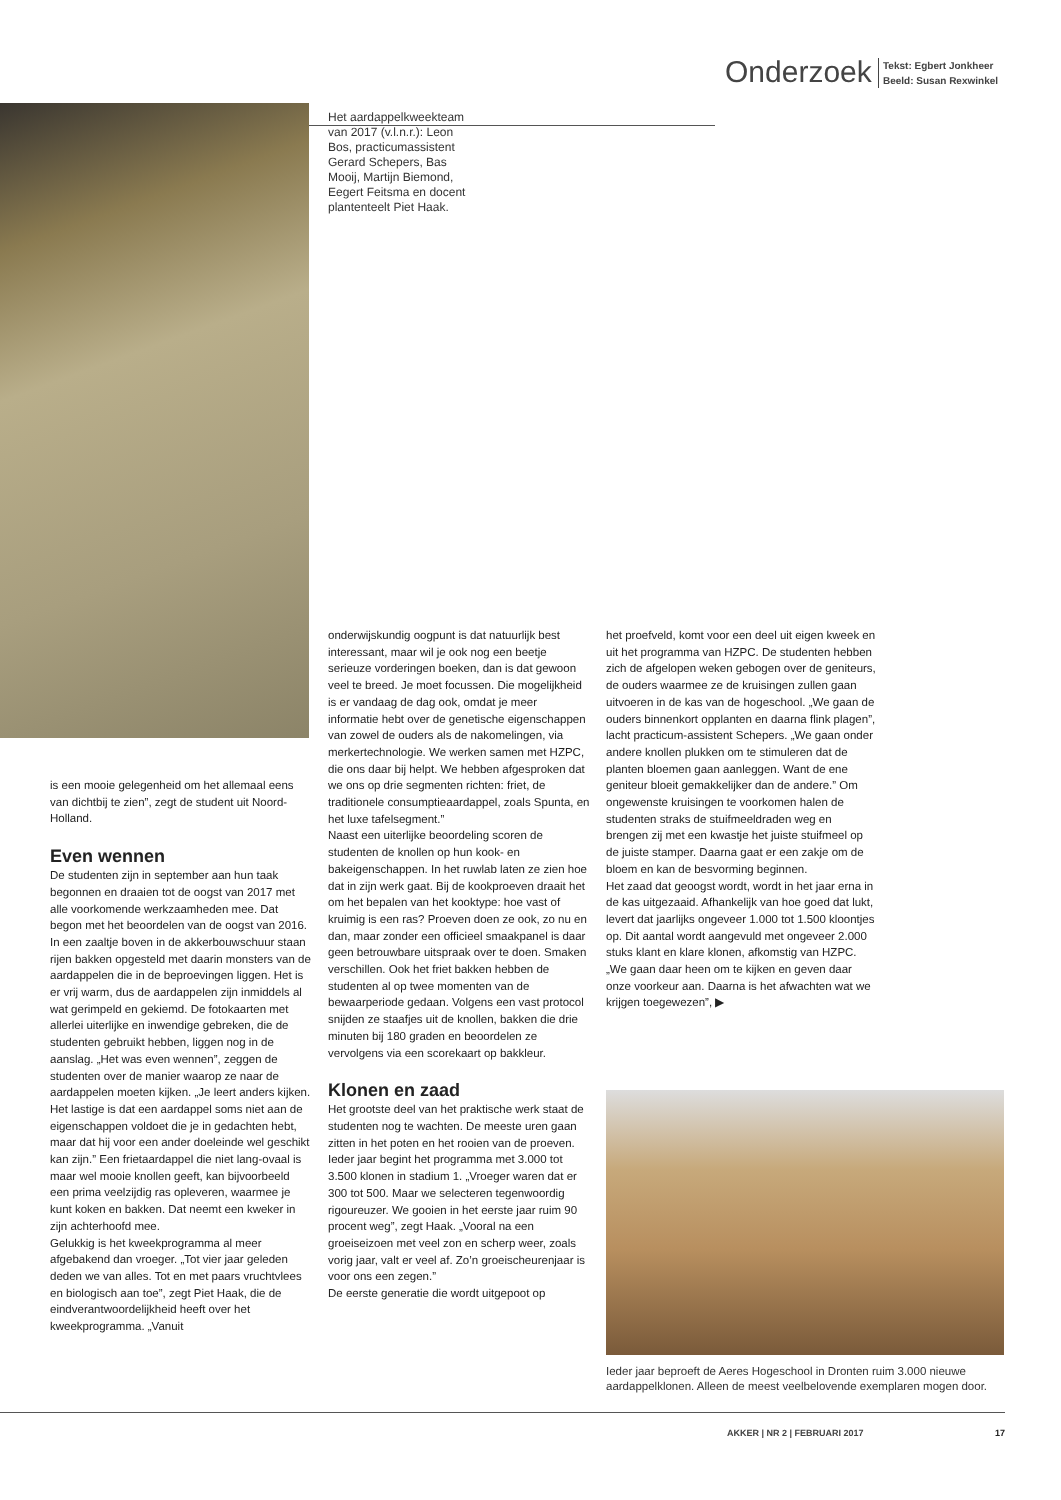Onderzoek
Tekst: Egbert Jonkheer
Beeld: Susan Rexwinkel
Het aardappelkweekteam van 2017 (v.l.n.r.): Leon Bos, practicumassistent Gerard Schepers, Bas Mooij, Martijn Biemond, Eegert Feitsma en docent plantenteelt Piet Haak.
is een mooie gelegenheid om het allemaal eens van dichtbij te zien”, zegt de student uit Noord-Holland.
Even wennen
De studenten zijn in september aan hun taak begonnen en draaien tot de oogst van 2017 met alle voorkomende werkzaamheden mee. Dat begon met het beoordelen van de oogst van 2016. In een zaaltje boven in de akkerbouwschuur staan rijen bakken opgesteld met daarin monsters van de aardappelen die in de beproevingen liggen. Het is er vrij warm, dus de aardappelen zijn inmiddels al wat gerimpeld en gekiemd. De fotokaarten met allerlei uiterlijke en inwendige gebreken, die de studenten gebruikt hebben, liggen nog in de aanslag. „Het was even wennen”, zeggen de studenten over de manier waarop ze naar de aardappelen moeten kijken. „Je leert anders kijken. Het lastige is dat een aardappel soms niet aan de eigenschappen voldoet die je in gedachten hebt, maar dat hij voor een ander doeleinde wel geschikt kan zijn.” Een frietaardappel die niet lang-ovaal is maar wel mooie knollen geeft, kan bijvoorbeeld een prima veelzijdig ras opleveren, waarmee je kunt koken en bakken. Dat neemt een kweker in zijn achterhoofd mee.
Gelukkig is het kweekprogramma al meer afgebakend dan vroeger. „Tot vier jaar geleden deden we van alles. Tot en met paars vruchtvlees en biologisch aan toe”, zegt Piet Haak, die de eindverantwoordelijkheid heeft over het kweekprogramma. „Vanuit
onderwijskundig oogpunt is dat natuurlijk best interessant, maar wil je ook nog een beetje serieuze vorderingen boeken, dan is dat gewoon veel te breed. Je moet focussen. Die mogelijkheid is er vandaag de dag ook, omdat je meer informatie hebt over de genetische eigenschappen van zowel de ouders als de nakomelingen, via merkertechnologie. We werken samen met HZPC, die ons daar bij helpt. We hebben afgesproken dat we ons op drie segmenten richten: friet, de traditionele consumptieaardappel, zoals Spunta, en het luxe tafelsegment.”
Naast een uiterlijke beoordeling scoren de studenten de knollen op hun kook- en bakeigenschappen. In het ruwlab laten ze zien hoe dat in zijn werk gaat. Bij de kookproeven draait het om het bepalen van het kooktype: hoe vast of kruimig is een ras? Proeven doen ze ook, zo nu en dan, maar zonder een officieel smaakpanel is daar geen betrouwbare uitspraak over te doen. Smaken verschillen. Ook het friet bakken hebben de studenten al op twee momenten van de bewaarperiode gedaan. Volgens een vast protocol snijden ze staafjes uit de knollen, bakken die drie minuten bij 180 graden en beoordelen ze vervolgens via een scorekaart op bakkleur.
Klonen en zaad
Het grootste deel van het praktische werk staat de studenten nog te wachten. De meeste uren gaan zitten in het poten en het rooien van de proeven. Ieder jaar begint het programma met 3.000 tot 3.500 klonen in stadium 1. „Vroeger waren dat er 300 tot 500. Maar we selecteren tegenwoordig rigoureuzer. We gooien in het eerste jaar ruim 90 procent weg”, zegt Haak. „Vooral na een groeiseizoen met veel zon en scherp weer, zoals vorig jaar, valt er veel af. Zo’n groeischeurenjaar is voor ons een zegen.”
De eerste generatie die wordt uitgepoot op
het proefveld, komt voor een deel uit eigen kweek en uit het programma van HZPC. De studenten hebben zich de afgelopen weken gebogen over de geniteurs, de ouders waarmee ze de kruisingen zullen gaan uitvoeren in de kas van de hogeschool. „We gaan de ouders binnenkort opplanten en daarna flink plagen”, lacht practicum-assistent Schepers. „We gaan onder andere knollen plukken om te stimuleren dat de planten bloemen gaan aanleggen. Want de ene geniteur bloeit gemakkelijker dan de andere.” Om ongewenste kruisingen te voorkomen halen de studenten straks de stuifmeeldraden weg en brengen zij met een kwastje het juiste stuifmeel op de juiste stamper. Daarna gaat er een zakje om de bloem en kan de besvorming beginnen.
Het zaad dat geoogst wordt, wordt in het jaar erna in de kas uitgezaaid. Afhankelijk van hoe goed dat lukt, levert dat jaarlijks ongeveer 1.000 tot 1.500 kloontjes op. Dit aantal wordt aangevuld met ongeveer 2.000 stuks klant en klare klonen, afkomstig van HZPC. „We gaan daar heen om te kijken en geven daar onze voorkeur aan. Daarna is het afwachten wat we krijgen toegewezen”, ▶
Ieder jaar beproeft de Aeres Hogeschool in Dronten ruim 3.000 nieuwe aardappelklonen. Alleen de meest veelbelovende exemplaren mogen door.
AKKER | NR 2 | FEBRUARI 2017 17